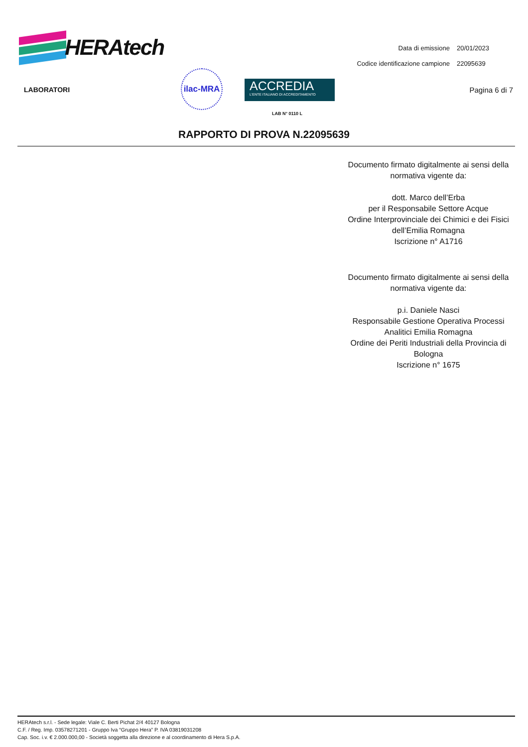HERAtech
| Data di emissione | 20/01/2023 |
| Codice identificazione campione | 22095639 |
LABORATORI
ilac-MRA
ACCREDIA
L'ENTE ITALIANO DI ACCREDITAMENTO
LAB N° 0110 L
Pagina 6 di 7
RAPPORTO DI PROVA N.22095639
Documento firmato digitalmente ai sensi della normativa vigente da:
dott. Marco dell’Erba
per il Responsabile Settore Acque
Ordine Interprovinciale dei Chimici e dei Fisici dell’Emilia Romagna
Iscrizione n° A1716
Documento firmato digitalmente ai sensi della normativa vigente da:
p.i. Daniele Nasci
Responsabile Gestione Operativa Processi Analitici Emilia Romagna
Ordine dei Periti Industriali della Provincia di Bologna
Iscrizione n° 1675
HERAtech s.r.l. - Sede legale: Viale C. Berti Pichat 2/4 40127 Bologna
C.F. / Reg. Imp. 03578271201 - Gruppo Iva “Gruppo Hera” P. IVA 03819031208
Cap. Soc. i.v. € 2.000.000,00 - Società soggetta alla direzione e al coordinamento di Hera S.p.A.